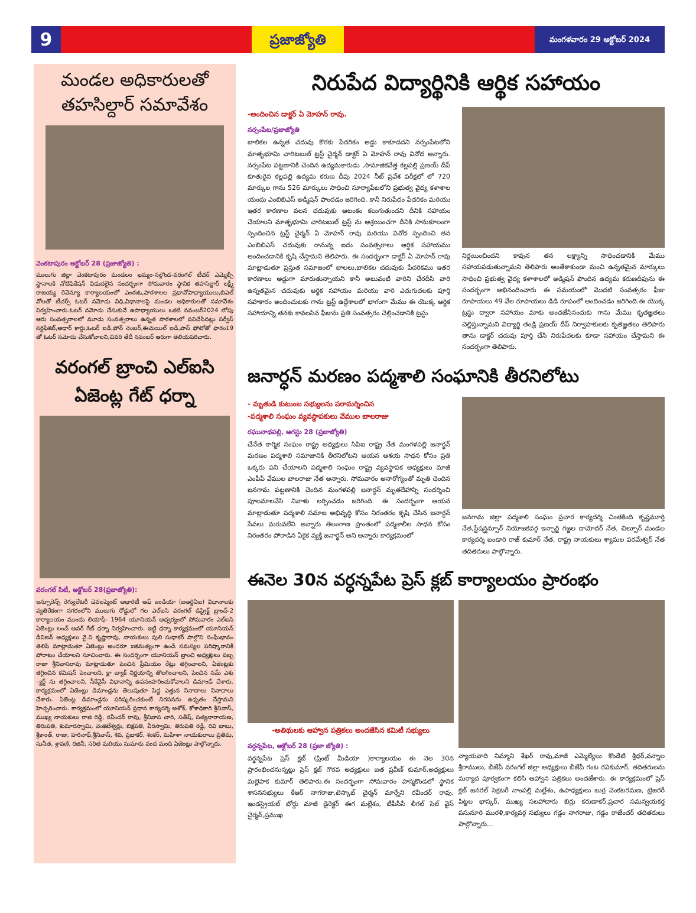9
ప్రజాజ్యోతి
మంగళవారం 29 అక్టోబర్ 2024
మండల అధికారులతో తహసిల్దార్ సమావేశం
వెంకటాపురం అక్టోబర్ 28 (ప్రజాజ్యోతి) :
ములుగు జిల్లా వెంకటాపురం మండలం ఖమ్మం-నల్గొండ-వరంగల్ టీచర్ ఎమ్మెల్సీ స్థానాలకి నోటిఫికేషన్ విడుదలైన సందర్భంగా సోమవారం స్థానిక తహసిల్దార్ లక్ష్మీ రాజయ్య రెవెన్యూ కార్యాలయంలో ఎంఈఓ,పాఠశాలల ప్రధానోపాధ్యాయులు,బిఎల్ వోలతో టీచర్స్ ఓటర్ నమోదు విధి,విధానాలపై మండల అధికారులతో సమావేశం నిర్వహించారు.ఓటర్ నమోదు చేసుకునే ఉపాధ్యాయులు ఒకటి నవంబర్2024 లోపు ఆరు సంవత్సరాలలో మూడు సంవత్సరాలు ఉన్నత పాఠశాలలో పనిచేసినట్లు సర్వీస్ సర్టిఫికెట్,ఆధార్ కార్డు,ఓటర్ ఐడి,ఫోన్ నెంబర్,ఈమెయిల్ ఐడి,పాస్ ఫోటోతో ఫారం19 తో ఓటర్ నమోదు చేసుకోవాలని,చివరి తేదీ నవంబర్ ఆరుగా తెలియపరిచారు.
వరంగల్ బ్రాంచి ఎల్ఐసి ఏజెంట్ల గేట్ ధర్నా
వరంగల్ సిటీ, అక్టోబర్ 28(ప్రజాజ్యోతి):
ఇన్సూరెన్స్ రెగ్యులేటరీ డెవలప్మెంట్ అథారిటీ ఆఫ్ ఇండియా (ఐఆర్డిఏఐ) విధానాలకు వ్యతిరేకంగా నగరంలోని ములుగు రోడ్డులో గల ఎల్ఐసి వరంగల్ డిస్ట్రిక్ట్ బ్రాంచ్-2 కార్యాలయం ముందు లియాఫీ- 1964 యూనియన్ ఆధ్వర్యంలో సోమవారం ఎల్ఐసి ఏజెంట్లు లంచ్ అవర్ గేట్ ధర్నా నిర్వహించారు. ఇట్టి ధర్నా కార్యక్రమంలో యూనియన్ డివిజన్ అధ్యక్షులు వై.వి కృష్ణారావు, నాయకులు పులి సుధాకర్ పాల్గొని సంఘీభావం తెలిపి మాట్లాడుతూ ఏజెంట్లు అందరూ ఐకమత్యంగా ఉండి సమస్యల పరిష్కారానికి పోరాటం చేయాలని సూచించారు. ఈ సందర్భంగా యూనియన్ బ్రాంచి అధ్యక్షులు పబ్బ రాజా శ్రీనివాసరావు మాట్లాడుతూ పెంచిన ప్రీమియం రేట్లు తగ్గించాలని, ఏజెంట్లకు తగ్గించిన కమిషన్ పెంచాలని, క్లా బ్యాక్ నిర్ణయాన్ని తొలగించాలని, పెంచిన సమ్ ఎశు ్యర్డ్ ను తగ్గించాలని, సీకేవైసీ విధానాన్ని ఉపసంహరించుకోవాలని డిమాండ్ చేశారు. కార్యక్రమంలో ఏజెంట్లు డిమాండ్లను తెలుపుతూ పెద్ద ఎత్తున నినాదాలు నినాదాలు చేశారు. ఏజెంట్ల డిమాండ్లను పరిష్కరించకుంటే నిరసనను ఉధృతం చేస్తామని హెచ్చరించారు. కార్యక్రమంలో యూనియన్ ప్రధాన కార్యదర్శి అశోక్, కోశాధికారి శ్రీనివాస్, ముఖ్య నాయకులు రాజి రెడ్డి, రవీందర్ రావు, శ్రీనివాస చారి, సతీష్, సత్యనారాయణ, తిరుపతి, కుమారస్వామి, వెంకటేశ్వర్లు, బిక్షపతి, వీరస్వామి, తిరుపతి రెడ్డి, రవి బాబు, శ్రీకాంత్, రాజు, హరినాథ్,శ్రీనివాస్, శివ, ప్రభాకర్, శంకర్, మహిళా నాయకురాలు ప్రతిమ, సునీత, శ్రావణి, రజినీ, సరిత మరియు సుమారు వంద మంది ఏజెంట్లు పాల్గొన్నారు.
నిరుపేద విద్యార్థినికి ఆర్థిక సహాయం
-అందించిన డాక్టర్ ఏ మోహన్ రావు.
నర్సంపేట/ప్రజాజ్యోతి
బాలికల ఉన్నత చదువు కొరకు పేదరికం అడ్డు కాకూడదని నర్సంపేటలోని మాతృభూమి చారిటబుల్ ట్రస్ట్ చైర్మన్ డాక్టర్ ఏ మోహన్ రావు వినోద అన్నారు. నర్సంపేట పట్టణానికి చెందిన ఉద్యమకారుడు ,సామాజికవేత్త కల్లపల్లి ప్రణయ్ దీప్ కూతురైన కల్లపల్లి ఉద్యమ కరుణ దీపు 2024 నీట్ ప్రవేశ పరీక్షలో లో 720 మార్కుల గాను 526 మార్కులు సాధించి సూర్యాపేటలోని ప్రభుత్వ వైద్య కళాశాల యందు ఎంబిబిఎస్ అడ్మిషన్ పొందడం జరిగింది. కానీ నిరుపేదం పేదరికం మరియు ఇతర కారణాల వలన చదువుకు ఆటంకం కలుగుతుందని దీనికి సహాయం చేయాలని మాతృభూమి చారిటబుల్ ట్రస్ట్ ను ఆశ్రయించగా దీనికి సానుకూలంగా స్పందించిన ట్రస్ట్ చైర్మన్ ఏ మోహన్ రావు మరియు వినోద స్పందించి తన ఎంబిబిఎస్ చదువుకు రానున్న ఐదు సంవత్సరాలు ఆర్థిక సహాయము అందించడానికి కృషి చేస్తామని తెలిపారు. ఈ సందర్భంగా డాక్టర్ ఏ మోహన్ రావు మాట్లాడుతూ ప్రస్తుత సమాజంలో బాలలు,బాలికల చదువుకు పేదరికము ఇతర కారణాలు అడ్డుగా మారుతున్నాయని కానీ అటువంటి వారిని చేరదీసి వారి ఉన్నతమైన చదువుకు ఆర్థిక సహాయం మరియు వారి ఎదుగుదలకు పూర్తి సహకారం అందించుటకు గాను ట్రస్ట్ ఉద్దేశాలలో భాగంగా మేము ఈ యొక్క ఆర్థిక సహాయాన్ని తనకు కావలసిన ఫీజును ప్రతి సంవత్సరం చెల్లించడానికి ట్రస్టు
నిర్ణయించిందని కావున తన లక్ష్యాన్ని సాధించడానికి మేము సహాయపడుతున్నామని తెలిపారు అంతేకాకుండా మంచి ఉన్నతమైన మార్కులు సాధించి ప్రభుత్వ వైద్య కళాశాలలో అడ్మిషన్ పొందిన ఉద్యమ కరుణదీపును ఈ సందర్భంగా అభినందించారు ఈ సమయంలో మొదటి సంవత్సరం ఫీజు రూపాయలు 49 వేల రూపాయలు డిడి రూపంలో అందించడం జరిగింది.ఈ యొక్క ట్రస్టు ద్వారా సహాయం మాకు అందజేసినందుకు గాను మేము కృతజ్ఞతలు చెల్లిస్తున్నామని విద్యార్థి తండ్రి ప్రణయ్ దీప్ నిర్వాహకులకు కృతజ్ఞతలు తెలిపారు తాను డాక్టర్ చదువు పూర్తి చేసి నిరుపేదలకు కూడా సహాయం చేస్తామని ఈ సందర్భంగా తెలిపారు.
జనార్ధన్ మరణం పద్మశాలి సంఘానికి తీరనిలోటు
- మృతుడి కుటుంబ సభ్యులను పరామర్శించిన
-పద్మశాలి సంఘం వ్యవస్థాపకులు వేముల బాలరాజు
రఘునాథపల్లి, ఆగస్టు 28 (ప్రజాజ్యోతి)
చేనేత కార్మిక సంఘం రాష్ట్ర అధ్యక్షులు సిపిఐ రాష్ట్ర నేత మంగళపల్లి జనార్ధన్ మరణం పద్మశాలి సమాజానికి తీరనిలోటని ఆయన ఆశయ సాధన కోసం ప్రతి ఒక్కరు పని చేయాలని పద్మశాలి సంఘం రాష్ట్ర వ్యవస్థాపక అధ్యక్షులు మాజీ ఎంపీపీ వేముల బాలరాజు నేత అన్నారు. సోమవారం అనారోగ్యంతో మృతి చెందిన జనగామ పట్టణానికి చెందిన మంగళపల్లి జనార్ధన్ మృతదేహాన్ని సందర్శించి పూలమాలవేసి నివాళు లర్పించడం జరిగింది. ఈ సందర్భంగా ఆయన మాట్లాడుతూ పద్మశాలి సమాజ అభివృద్ధి కోసం నిరంతరం కృషి చేసిన జనార్ధన్ సేవలు మరువలేని అన్నారు తెలంగాణ ప్రాంతంలో పద్మశాలీల సాధన కోసం నిరంతరం పోరాడిన ఏకైక వ్యక్తి జనార్ధన్ అని అన్నారు కార్యక్రమంలో
జనగామ జిల్లా పద్మశాలి సంఘం ప్రచార కార్యదర్శి చింతకింది కృష్ణమూర్తి నేత,స్టేషన్ఘన్పూర్ నియోజకవర్గ ఇన్చార్జి గజ్జల దామోదర్ నేత, చిల్పూర్ మండల కార్యదర్శి బండారి రాజ్ కుమార్ నేత, రాష్ట్ర నాయకులు శ్యామల పరమేశ్వర్ నేత తదితరులు పాల్గొన్నారు.
ఈనెల 30న వర్ధన్నపేట ప్రెస్ క్లబ్ కార్యాలయం ప్రారంభం
-అతిథులకు ఆహ్వాన పత్రికలు అందజేసిన కమిటీ సభ్యులు
వర్ధన్నపేట, అక్టోబర్ 28 (ప్రజా జ్యోతి) :
వర్ధన్నపేట ప్రెస్ క్లబ్ (ప్రింట్ మీడియా )కార్యాలయం ఈ నెల 30న ప్రారంభించనున్నట్లు ప్రెస్ క్లబ్ గౌరవ అధ్యక్షులు ఐత ప్రవీణ్ కుమార్,అధ్యక్షులు మల్లెపాక కుమార్ తెలిపారు.ఈ సందర్భంగా సోమవారం హన్మకొండలో స్థానిక శాసనసభ్యులు కేఆర్ నాగరాజు,టెస్కాబ్ చైర్మన్ మార్నేని రవీందర్ రావు, ఇండస్ట్రియల్ బోర్డు మాజీ డైరెక్టర్ ఈగ మల్లేశం, టీపీసీసీ లీగల్ సెల్ వైస్ చైర్మన్,ప్రముఖ
న్యాయవాది నిమ్మాని శేఖర్ రావు,మాజీ ఎమ్మెల్యేలు కొండేటి శ్రీధర్,వన్నాల శ్రీరాములు, బీజేపీ వరంగల్ జిల్లా అధ్యక్షులు బీజేపీ గంట రవికుమార్, తదితరులను మర్యాద పూర్వకంగా కలిసి ఆహ్వాన పత్రికలు అందజేశారు. ఈ కార్యక్రమంలో ప్రెస్ క్లబ్ జనరల్ సెక్రటరీ నాంపల్లి మల్లేశం, ఉపాధ్యక్షులు బుర్ర వెంకటరమణ, ట్రెజరరీ పిట్టల భాస్కర్, ముఖ్య సలహాదారు బిర్రు కరుణాకర్,ప్రచార సమన్వయకర్త పసునూరి మురళి,కార్యవర్గ సభ్యులు గడ్డం నాగరాజు, గడ్డం రాజేందర్ తదితరులు పాల్గొన్నారు...